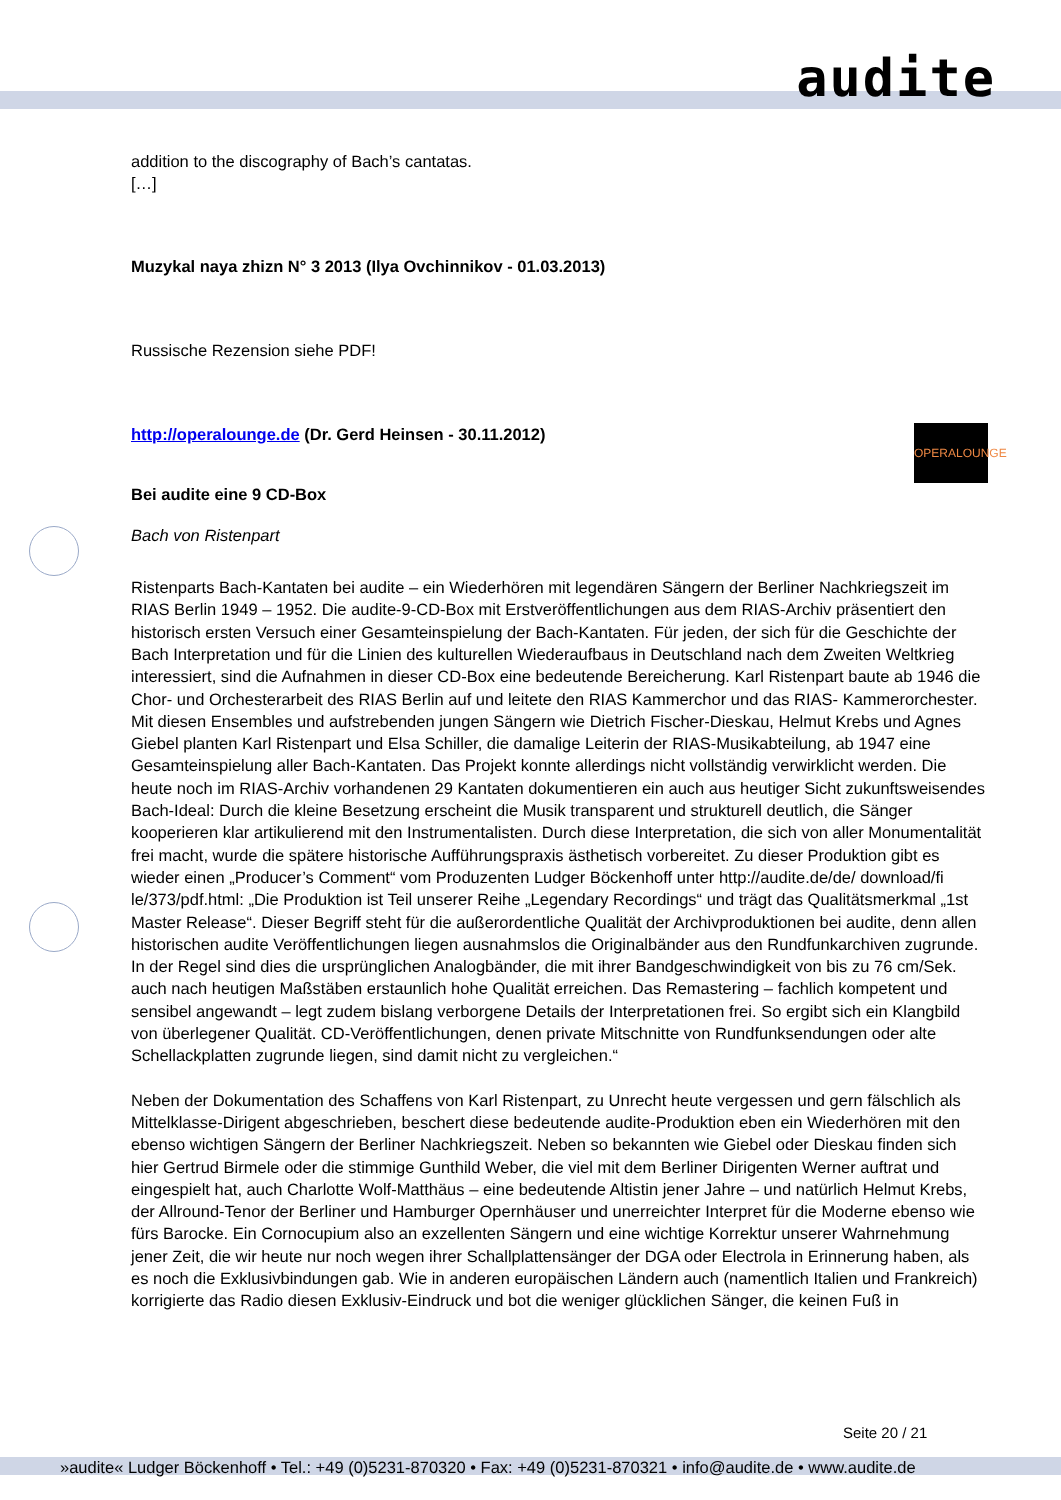audite
OPERALOUNGE
addition to the discography of Bach’s cantatas.
[…]
Muzykal naya zhizn N° 3 2013 (Ilya Ovchinnikov - 01.03.2013)
Russische Rezension siehe PDF!
http://operalounge.de (Dr. Gerd Heinsen - 30.11.2012)
Bei audite eine 9 CD-Box
Bach von Ristenpart
Ristenparts Bach-Kantaten bei audite – ein Wiederhören mit legendären Sängern der Berliner Nachkriegszeit im RIAS Berlin 1949 – 1952. Die audite-9-CD-Box mit Erstveröffentlichungen aus dem RIAS-Archiv präsentiert den historisch ersten Versuch einer Gesamteinspielung der Bach-Kantaten. Für jeden, der sich für die Geschichte der Bach Interpretation und für die Linien des kulturellen Wiederaufbaus in Deutschland nach dem Zweiten Weltkrieg interessiert, sind die Aufnahmen in dieser CD-Box eine bedeutende Bereicherung. Karl Ristenpart baute ab 1946 die Chor- und Orchesterarbeit des RIAS Berlin auf und leitete den RIAS Kammerchor und das RIAS- Kammerorchester. Mit diesen Ensembles und aufstrebenden jungen Sängern wie Dietrich Fischer-Dieskau, Helmut Krebs und Agnes Giebel planten Karl Ristenpart und Elsa Schiller, die damalige Leiterin der RIAS-Musikabteilung, ab 1947 eine Gesamteinspielung aller Bach-Kantaten. Das Projekt konnte allerdings nicht vollständig verwirklicht werden. Die heute noch im RIAS-Archiv vorhandenen 29 Kantaten dokumentieren ein auch aus heutiger Sicht zukunftsweisendes Bach-Ideal: Durch die kleine Besetzung erscheint die Musik transparent und strukturell deutlich, die Sänger kooperieren klar artikulierend mit den Instrumentalisten. Durch diese Interpretation, die sich von aller Monumentalität frei macht, wurde die spätere historische Aufführungspraxis ästhetisch vorbereitet. Zu dieser Produktion gibt es wieder einen „Producer’s Comment“ vom Produzenten Ludger Böckenhoff unter http://audite.de/de/ download/fi le/373/pdf.html: „Die Produktion ist Teil unserer Reihe „Legendary Recordings“ und trägt das Qualitätsmerkmal „1st Master Release“. Dieser Begriff steht für die außerordentliche Qualität der Archivproduktionen bei audite, denn allen historischen audite Veröffentlichungen liegen ausnahmslos die Originalbänder aus den Rundfunkarchiven zugrunde. In der Regel sind dies die ursprünglichen Analogbänder, die mit ihrer Bandgeschwindigkeit von bis zu 76 cm/Sek. auch nach heutigen Maßstäben erstaunlich hohe Qualität erreichen. Das Remastering – fachlich kompetent und sensibel angewandt – legt zudem bislang verborgene Details der Interpretationen frei. So ergibt sich ein Klangbild von überlegener Qualität. CD-Veröffentlichungen, denen private Mitschnitte von Rundfunksendungen oder alte Schellackplatten zugrunde liegen, sind damit nicht zu vergleichen.“
Neben der Dokumentation des Schaffens von Karl Ristenpart, zu Unrecht heute vergessen und gern fälschlich als Mittelklasse-Dirigent abgeschrieben, beschert diese bedeutende audite-Produktion eben ein Wiederhören mit den ebenso wichtigen Sängern der Berliner Nachkriegszeit. Neben so bekannten wie Giebel oder Dieskau finden sich hier Gertrud Birmele oder die stimmige Gunthild Weber, die viel mit dem Berliner Dirigenten Werner auftrat und eingespielt hat, auch Charlotte Wolf-Matthäus – eine bedeutende Altistin jener Jahre – und natürlich Helmut Krebs, der Allround-Tenor der Berliner und Hamburger Opernhäuser und unerreichter Interpret für die Moderne ebenso wie fürs Barocke. Ein Cornocupium also an exzellenten Sängern und eine wichtige Korrektur unserer Wahrnehmung jener Zeit, die wir heute nur noch wegen ihrer Schallplattensänger der DGA oder Electrola in Erinnerung haben, als es noch die Exklusivbindungen gab. Wie in anderen europäischen Ländern auch (namentlich Italien und Frankreich) korrigierte das Radio diesen Exklusiv-Eindruck und bot die weniger glücklichen Sänger, die keinen Fuß in
Seite 20 / 21
»audite« Ludger Böckenhoff • Tel.: +49 (0)5231-870320 • Fax: +49 (0)5231-870321 • info@audite.de • www.audite.de